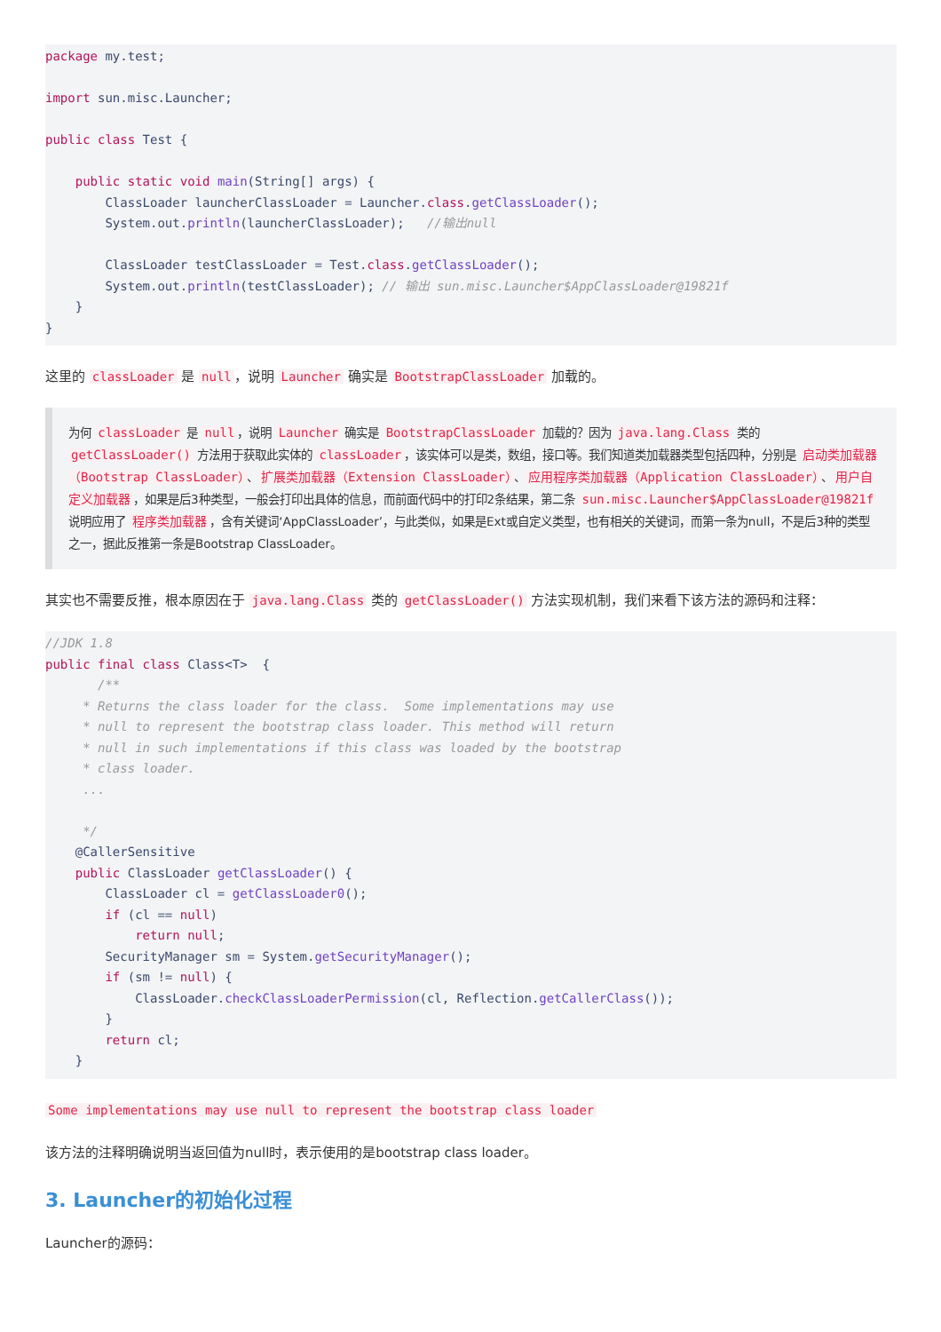package my.test;

import sun.misc.Launcher;

public class Test {

    public static void main(String[] args) {
        ClassLoader launcherClassLoader = Launcher.class.getClassLoader();
        System.out.println(launcherClassLoader);   //输出null

        ClassLoader testClassLoader = Test.class.getClassLoader();
        System.out.println(testClassLoader); // 输出 sun.misc.Launcher$AppClassLoader@19821f
    }
}
这里的 classLoader 是 null ，说明 Launcher 确实是 BootstrapClassLoader 加载的。
为何 classLoader 是 null ，说明 Launcher 确实是 BootstrapClassLoader 加载的？因为 java.lang.Class 类的 getClassLoader() 方法用于获取此实体的 classLoader ，该实体可以是类，数组，接口等。我们知道类加载器类型包括四种，分别是 启动类加载器（Bootstrap ClassLoader） 、 扩展类加载器（Extension ClassLoader） 、 应用程序类加载器（Application ClassLoader） 、 用户自定义加载器 ，如果是后3种类型，一般会打印出具体的信息，而前面代码中的打印2条结果，第二条 sun.misc.Launcher$AppClassLoader@19821f 说明应用了 程序类加载器 ，含有关键词‘AppClassLoader’，与此类似，如果是Ext或自定义类型，也有相关的关键词，而第一条为null，不是后3种的类型之一，据此反推第一条是Bootstrap ClassLoader。
其实也不需要反推，根本原因在于 java.lang.Class 类的 getClassLoader() 方法实现机制，我们来看下该方法的源码和注释：
//JDK 1.8
public final class Class<T>  {
       /**
     * Returns the class loader for the class.  Some implementations may use
     * null to represent the bootstrap class loader. This method will return
     * null in such implementations if this class was loaded by the bootstrap
     * class loader.
     ...

     */
    @CallerSensitive
    public ClassLoader getClassLoader() {
        ClassLoader cl = getClassLoader0();
        if (cl == null)
            return null;
        SecurityManager sm = System.getSecurityManager();
        if (sm != null) {
            ClassLoader.checkClassLoaderPermission(cl, Reflection.getCallerClass());
        }
        return cl;
    }
Some implementations may use null to represent the bootstrap class loader
该方法的注释明确说明当返回值为null时，表示使用的是bootstrap class loader。
3. Launcher的初始化过程
Launcher的源码：